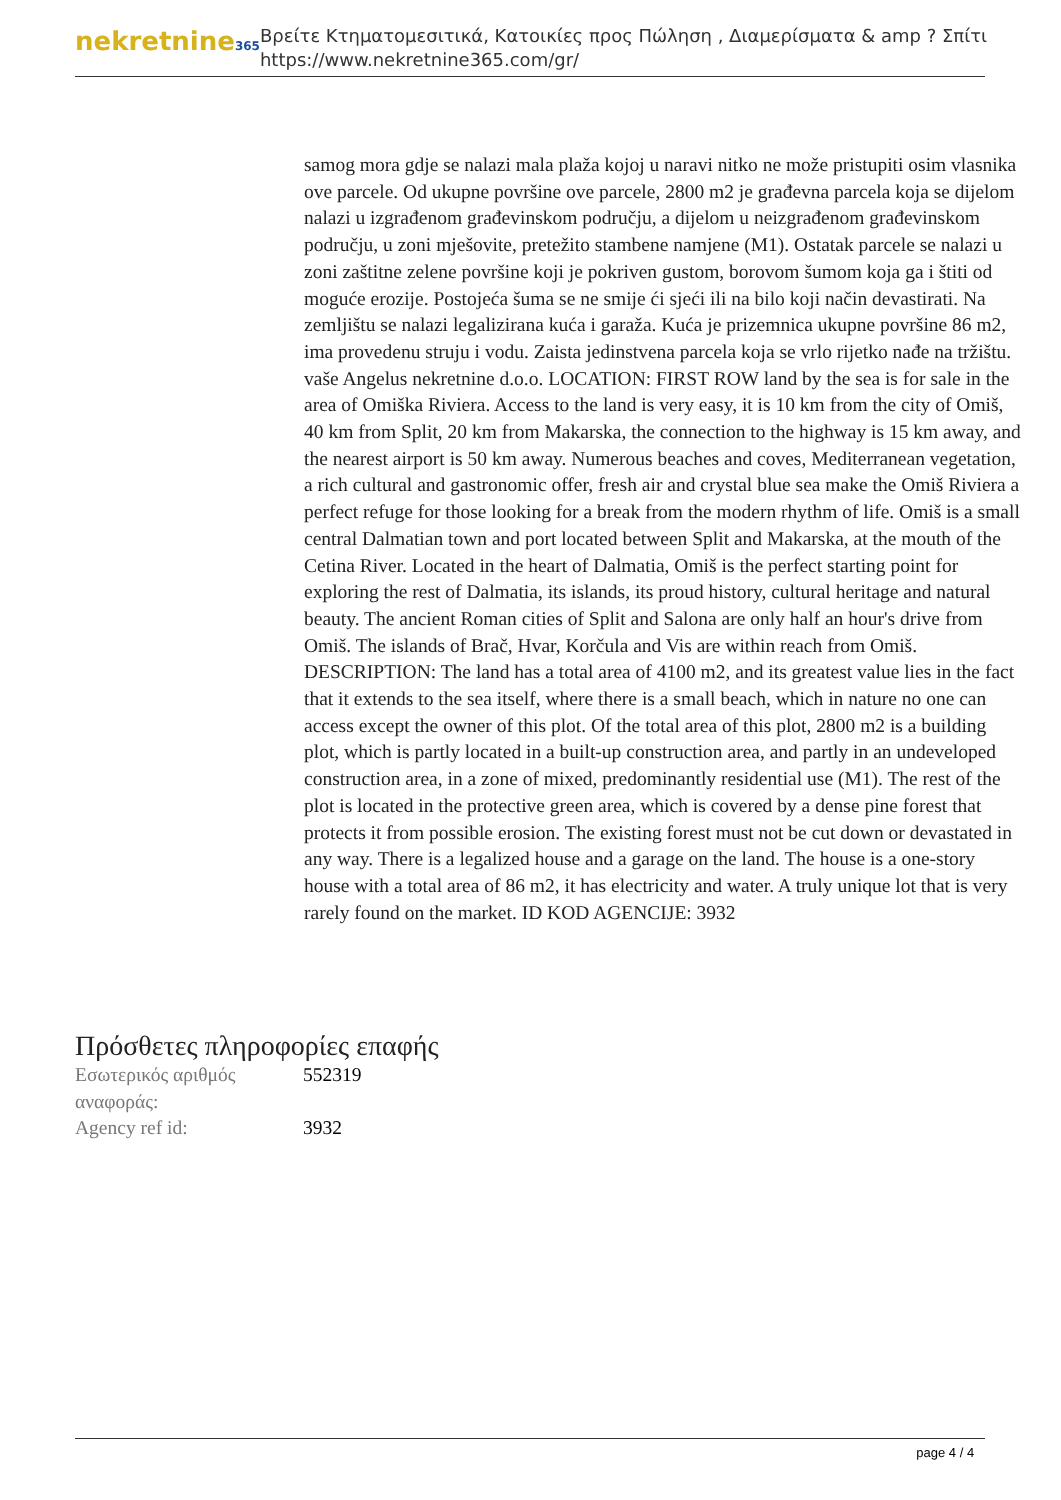nekretnine365
Βρείτε Κτηματομεσιτικά, Κατοικίες προς Πώληση , Διαμερίσματα & amp ? Σπίτι
https://www.nekretnine365.com/gr/
samog mora gdje se nalazi mala plaža kojoj u naravi nitko ne može pristupiti osim vlasnika ove parcele. Od ukupne površine ove parcele, 2800 m2 je građevna parcela koja se dijelom nalazi u izgrađenom građevinskom području, a dijelom u neizgrađenom građevinskom području, u zoni mješovite, pretežito stambene namjene (M1). Ostatak parcele se nalazi u zoni zaštitne zelene površine koji je pokriven gustom, borovom šumom koja ga i štiti od moguće erozije. Postojeća šuma se ne smije ći sjeći ili na bilo koji način devastirati. Na zemljištu se nalazi legalizirana kuća i garaža. Kuća je prizemnica ukupne površine 86 m2, ima provedenu struju i vodu. Zaista jedinstvena parcela koja se vrlo rijetko nađe na tržištu. vaše Angelus nekretnine d.o.o. LOCATION: FIRST ROW land by the sea is for sale in the area of Omiška Riviera. Access to the land is very easy, it is 10 km from the city of Omiš, 40 km from Split, 20 km from Makarska, the connection to the highway is 15 km away, and the nearest airport is 50 km away. Numerous beaches and coves, Mediterranean vegetation, a rich cultural and gastronomic offer, fresh air and crystal blue sea make the Omiš Riviera a perfect refuge for those looking for a break from the modern rhythm of life. Omiš is a small central Dalmatian town and port located between Split and Makarska, at the mouth of the Cetina River. Located in the heart of Dalmatia, Omiš is the perfect starting point for exploring the rest of Dalmatia, its islands, its proud history, cultural heritage and natural beauty. The ancient Roman cities of Split and Salona are only half an hour's drive from Omiš. The islands of Brač, Hvar, Korčula and Vis are within reach from Omiš. DESCRIPTION: The land has a total area of 4100 m2, and its greatest value lies in the fact that it extends to the sea itself, where there is a small beach, which in nature no one can access except the owner of this plot. Of the total area of this plot, 2800 m2 is a building plot, which is partly located in a built-up construction area, and partly in an undeveloped construction area, in a zone of mixed, predominantly residential use (M1). The rest of the plot is located in the protective green area, which is covered by a dense pine forest that protects it from possible erosion. The existing forest must not be cut down or devastated in any way. There is a legalized house and a garage on the land. The house is a one-story house with a total area of 86 m2, it has electricity and water. A truly unique lot that is very rarely found on the market. ID KOD AGENCIJE: 3932
Πρόσθετες πληροφορίες επαφής
| Εσωτερικός αριθμός αναφοράς: | 552319 |
| Agency ref id: | 3932 |
page 4 / 4